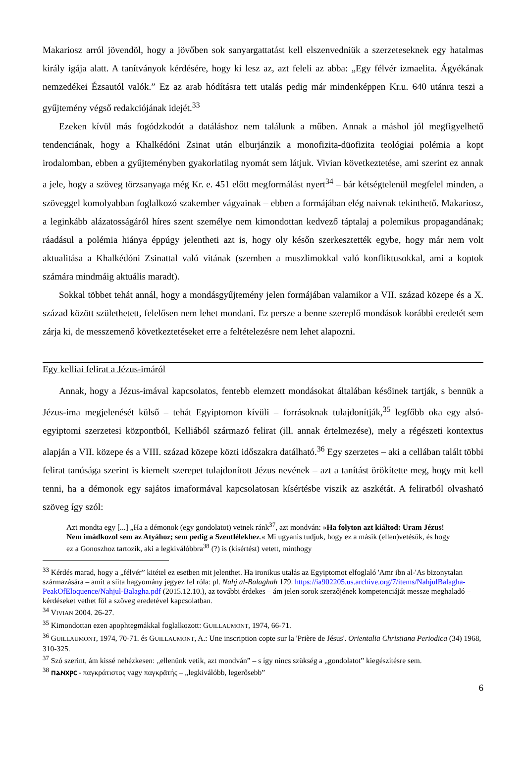Makariosz arról jövendöl, hogy a jövőben sok sanyargattatást kell elszenvedniük a szerzeteseknek egy hatalmas király igája alatt. A tanítványok kérdésére, hogy ki lesz az, azt feleli az abba: „Egy félvér izmaelita. Ágyékának nemzedékei Ézsautól valók.” Ez az arab hódításra tett utalás pedig már mindenképpen Kr.u. 640 utánra teszi a gyűjtemény végső redakciójának idejét.<sup>33</sup>
Ezeken kívül más fogódzkodót a datáláshoz nem találunk a műben. Annak a máshol jól megfigyelhető tendenciának, hogy a Khalkédóni Zsinat után elburjánzik a monofizita-düofizita teológiai polémia a kopt irodalomban, ebben a gyűjteményben gyakorlatilag nyomát sem látjuk. Vivian következtetése, ami szerint ez annak a jele, hogy a szöveg törzsanyaga még Kr. e. 451 előtt megformálást nyert<sup>34</sup> – bár kétségtelenül megfelel minden, a szöveggel komolyabban foglalkozó szakember vágyainak – ebben a formájában elég naivnak tekinthető. Makariosz, a leginkább alázatosságáról híres szent személye nem kimondottan kedvező táptalaj a polemikus propagandának; ráadásul a polémia hiánya éppúgy jelentheti azt is, hogy oly későn szerkesztették egybe, hogy már nem volt aktualitása a Khalkédóni Zsinattal való vitának (szemben a muszlimokkal való konfliktusokkal, ami a koptok számára mindmáig aktuális maradt).
Sokkal többet tehát annál, hogy a mondásgyűjtemény jelen formájában valamikor a VII. század közepe és a X. század között születhetett, felelősen nem lehet mondani. Ez persze a benne szereplő mondások korábbi eredetét sem zárja ki, de messzemenő következtetéseket erre a feltételezésre nem lehet alapozni.
Egy kelliai felirat a Jézus-imáról
Annak, hogy a Jézus-imával kapcsolatos, fentebb elemzett mondásokat általában későinek tartják, s bennük a Jézus-ima megjelenését külső – tehát Egyiptomon kívüli – forrásoknak tulajdonítják,<sup>35</sup> legfőbb oka egy alsó-egyiptomi szerzetesi központból, Kelliából származó felirat (ill. annak értelmezése), mely a régészeti kontextus alapján a VII. közepe és a VIII. század közepe közti időszakra datálható.<sup>36</sup> Egy szerzetes – aki a cellában talált többi felirat tanúsága szerint is kiemelt szerepet tulajdonított Jézus nevének – azt a tanítást örökítette meg, hogy mit kell tenni, ha a démonok egy sajátos imaformával kapcsolatosan kísértésbe viszik az aszkétát. A feliratból olvasható szöveg így szól:
Azt mondta egy [...] „Ha a démonok (egy gondolatot) vetnek ránk<sup>37</sup>, azt mondván: »Ha folyton azt kiáltod: Uram Jézus! Nem imádkozol sem az Atyához; sem pedig a Szentlélekhez.« Mi ugyanis tudjuk, hogy ez a másik (ellen)vetésük, és hogy ez a Gonoszhoz tartozik, aki a legkiválóbbra<sup>38</sup> (?) is (kísértést) vetett, minthogy
<sup>33</sup> Kérdés marad, hogy a „félvér” kitétel ez esetben mit jelenthet. Ha ironikus utalás az Egyiptomot elfoglaló 'Amr ibn al-'As bizonytalan származására – amit a síita hagyomány jegyez fel róla: pl. Nahj al-Balaghah 179. https://ia902205.us.archive.org/7/items/NahjulBalagha-PeakOfEloquence/Nahjul-Balagha.pdf (2015.12.10.), az további érdekes – ám jelen sorok szerzőjének kompetenciáját messze meghaladó – kérdéseket vethet föl a szöveg eredetével kapcsolatban.
<sup>34</sup> VIVIAN 2004. 26-27.
<sup>35</sup> Kimondottan ezen apophtegmákkal foglalkozott: GUILLAUMONT, 1974, 66-71.
<sup>36</sup> GUILLAUMONT, 1974, 70-71. és GUILLAUMONT, A.: Une inscription copte sur la 'Prière de Jésus'. Orientalia Christiana Periodica (34) 1968, 310-325.
<sup>37</sup> Szó szerint, ám kissé nehézkesen: „ellenünk vetik, azt mondván” – s így nincs szükség a „gondolatot” kiegészítésre sem.
<sup>38</sup> ⲡⲁⲛⲭⲣⲥ - παγκράτιστος vagy παγκρᾱτής – „legkiválóbb, legerősebb”
6